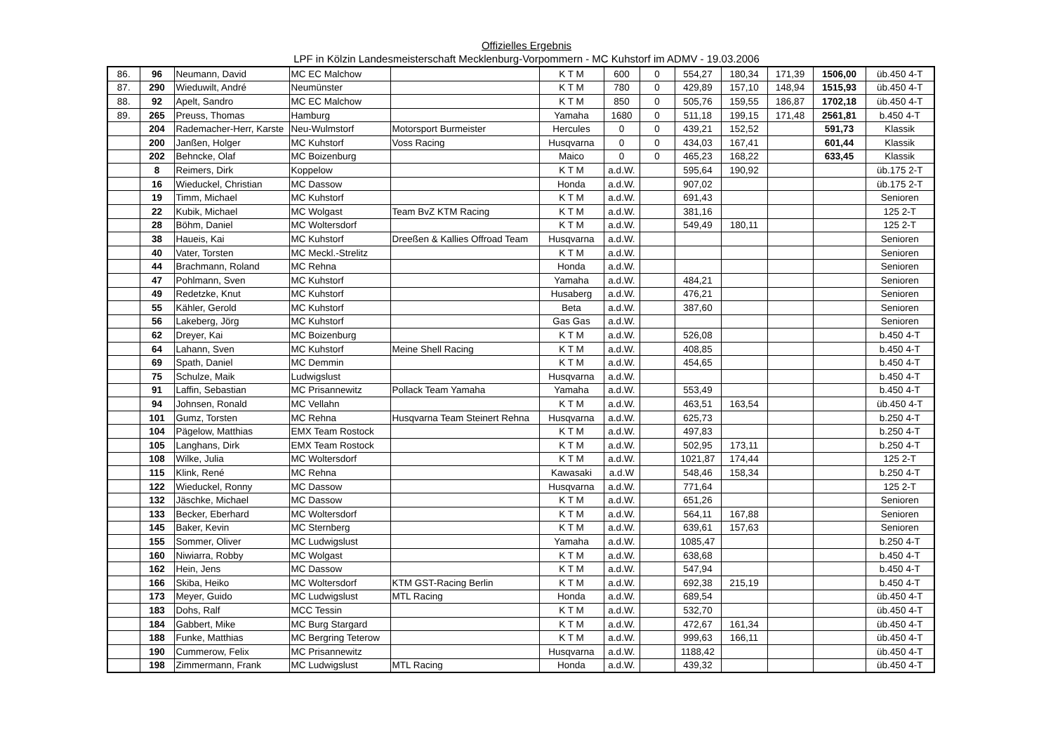Offizielles Ergebnis
LPF in Kölzin Landesmeisterschaft Mecklenburg-Vorpommern - MC Kuhstorf im ADMV - 19.03.2006
| 86. | 96 | Neumann, David | MC EC Malchow | | K T M | 600 | 0 | 554,27 | 180,34 | 171,39 | 1506,00 | üb.450 4-T |
| 87. | 290 | Wieduwilt, André | Neumünster | | K T M | 780 | 0 | 429,89 | 157,10 | 148,94 | 1515,93 | üb.450 4-T |
| 88. | 92 | Apelt, Sandro | MC EC Malchow | | K T M | 850 | 0 | 505,76 | 159,55 | 186,87 | 1702,18 | üb.450 4-T |
| 89. | 265 | Preuss, Thomas | Hamburg | | Yamaha | 1680 | 0 | 511,18 | 199,15 | 171,48 | 2561,81 | b.450 4-T |
| | 204 | Rademacher-Herr, Karste | Neu-Wulmstorf | Motorsport Burmeister | Hercules | 0 | 0 | 439,21 | 152,52 | | 591,73 | Klassik |
| | 200 | Janßen, Holger | MC Kuhstorf | Voss Racing | Husqvarna | 0 | 0 | 434,03 | 167,41 | | 601,44 | Klassik |
| | 202 | Behncke, Olaf | MC Boizenburg | | Maico | 0 | 0 | 465,23 | 168,22 | | 633,45 | Klassik |
| | 8 | Reimers, Dirk | Koppelow | | K T M | a.d.W. | | 595,64 | 190,92 | | | üb.175 2-T |
| | 16 | Wieduckel, Christian | MC Dassow | | Honda | a.d.W. | | 907,02 | | | | üb.175 2-T |
| | 19 | Timm, Michael | MC Kuhstorf | | K T M | a.d.W. | | 691,43 | | | | Senioren |
| | 22 | Kubik, Michael | MC Wolgast | Team BvZ KTM Racing | K T M | a.d.W. | | 381,16 | | | | 125 2-T |
| | 28 | Böhm, Daniel | MC Woltersdorf | | K T M | a.d.W. | | 549,49 | 180,11 | | | 125 2-T |
| | 38 | Haueis, Kai | MC Kuhstorf | Dreeßen & Kallies Offroad Team | Husqvarna | a.d.W. | | | | | | Senioren |
| | 40 | Vater, Torsten | MC Meckl.-Strelitz | | K T M | a.d.W. | | | | | | Senioren |
| | 44 | Brachmann, Roland | MC Rehna | | Honda | a.d.W. | | | | | | Senioren |
| | 47 | Pohlmann, Sven | MC Kuhstorf | | Yamaha | a.d.W. | | 484,21 | | | | Senioren |
| | 49 | Redetzke, Knut | MC Kuhstorf | | Husaberg | a.d.W. | | 476,21 | | | | Senioren |
| | 55 | Kähler, Gerold | MC Kuhstorf | | Beta | a.d.W. | | 387,60 | | | | Senioren |
| | 56 | Lakeberg, Jörg | MC Kuhstorf | | Gas Gas | a.d.W. | | | | | | Senioren |
| | 62 | Dreyer, Kai | MC Boizenburg | | K T M | a.d.W. | | 526,08 | | | | b.450 4-T |
| | 64 | Lahann, Sven | MC Kuhstorf | Meine Shell Racing | K T M | a.d.W. | | 408,85 | | | | b.450 4-T |
| | 69 | Spath, Daniel | MC Demmin | | K T M | a.d.W. | | 454,65 | | | | b.450 4-T |
| | 75 | Schulze, Maik | Ludwigslust | | Husqvarna | a.d.W. | | | | | | b.450 4-T |
| | 91 | Laffin, Sebastian | MC Prisannewitz | Pollack Team Yamaha | Yamaha | a.d.W. | | 553,49 | | | | b.450 4-T |
| | 94 | Johnsen, Ronald | MC Vellahn | | K T M | a.d.W. | | 463,51 | 163,54 | | | üb.450 4-T |
| | 101 | Gumz, Torsten | MC Rehna | Husqvarna Team Steinert Rehna | Husqvarna | a.d.W. | | 625,73 | | | | b.250 4-T |
| | 104 | Pägelow, Matthias | EMX Team Rostock | | K T M | a.d.W. | | 497,83 | | | | b.250 4-T |
| | 105 | Langhans, Dirk | EMX Team Rostock | | K T M | a.d.W. | | 502,95 | 173,11 | | | b.250 4-T |
| | 108 | Wilke, Julia | MC Woltersdorf | | K T M | a.d.W. | | 1021,87 | 174,44 | | | 125 2-T |
| | 115 | Klink, René | MC Rehna | | Kawasaki | a.d.W | | 548,46 | 158,34 | | | b.250 4-T |
| | 122 | Wieduckel, Ronny | MC Dassow | | Husqvarna | a.d.W. | | 771,64 | | | | 125 2-T |
| | 132 | Jäschke, Michael | MC Dassow | | K T M | a.d.W. | | 651,26 | | | | Senioren |
| | 133 | Becker, Eberhard | MC Woltersdorf | | K T M | a.d.W. | | 564,11 | 167,88 | | | Senioren |
| | 145 | Baker, Kevin | MC Sternberg | | K T M | a.d.W. | | 639,61 | 157,63 | | | Senioren |
| | 155 | Sommer, Oliver | MC Ludwigslust | | Yamaha | a.d.W. | | 1085,47 | | | | b.250 4-T |
| | 160 | Niwiarra, Robby | MC Wolgast | | K T M | a.d.W. | | 638,68 | | | | b.450 4-T |
| | 162 | Hein, Jens | MC Dassow | | K T M | a.d.W. | | 547,94 | | | | b.450 4-T |
| | 166 | Skiba, Heiko | MC Woltersdorf | KTM GST-Racing Berlin | K T M | a.d.W. | | 692,38 | 215,19 | | | b.450 4-T |
| | 173 | Meyer, Guido | MC Ludwigslust | MTL Racing | Honda | a.d.W. | | 689,54 | | | | üb.450 4-T |
| | 183 | Dohs, Ralf | MCC Tessin | | K T M | a.d.W. | | 532,70 | | | | üb.450 4-T |
| | 184 | Gabbert, Mike | MC Burg Stargard | | K T M | a.d.W. | | 472,67 | 161,34 | | | üb.450 4-T |
| | 188 | Funke, Matthias | MC Bergring Teterow | | K T M | a.d.W. | | 999,63 | 166,11 | | | üb.450 4-T |
| | 190 | Cummerow, Felix | MC Prisannewitz | | Husqvarna | a.d.W. | | 1188,42 | | | | üb.450 4-T |
| | 198 | Zimmermann, Frank | MC Ludwigslust | MTL Racing | Honda | a.d.W. | | 439,32 | | | | üb.450 4-T |